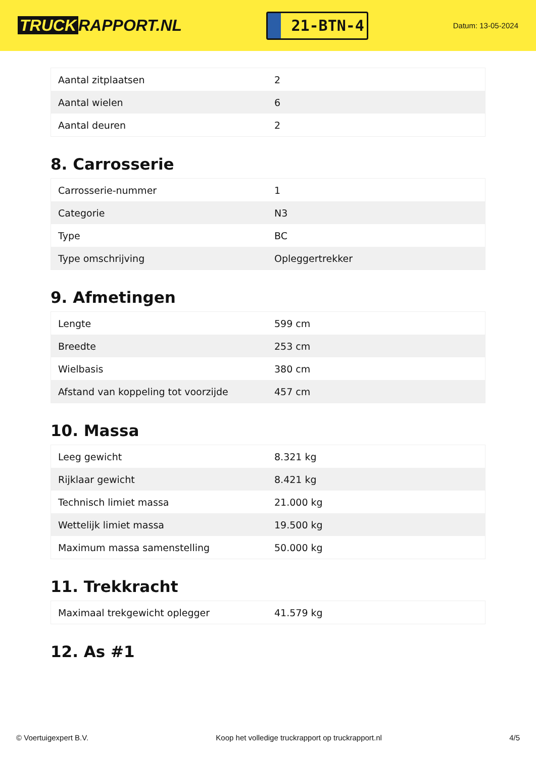TRUCK RAPPORT.NL
21-BTN-4
Datum: 13-05-2024
| Aantal zitplaatsen | 2 |
| Aantal wielen | 6 |
| Aantal deuren | 2 |
8. Carrosserie
| Carrosserie-nummer | 1 |
| Categorie | N3 |
| Type | BC |
| Type omschrijving | Opleggertrekker |
9. Afmetingen
| Lengte | 599 cm |
| Breedte | 253 cm |
| Wielbasis | 380 cm |
| Afstand van koppeling tot voorzijde | 457 cm |
10. Massa
| Leeg gewicht | 8.321 kg |
| Rijklaar gewicht | 8.421 kg |
| Technisch limiet massa | 21.000 kg |
| Wettelijk limiet massa | 19.500 kg |
| Maximum massa samenstelling | 50.000 kg |
11. Trekkracht
| Maximaal trekgewicht oplegger | 41.579 kg |
12. As #1
© Voertuigexpert B.V. Koop het volledige truckrapport op truckrapport.nl 4/5